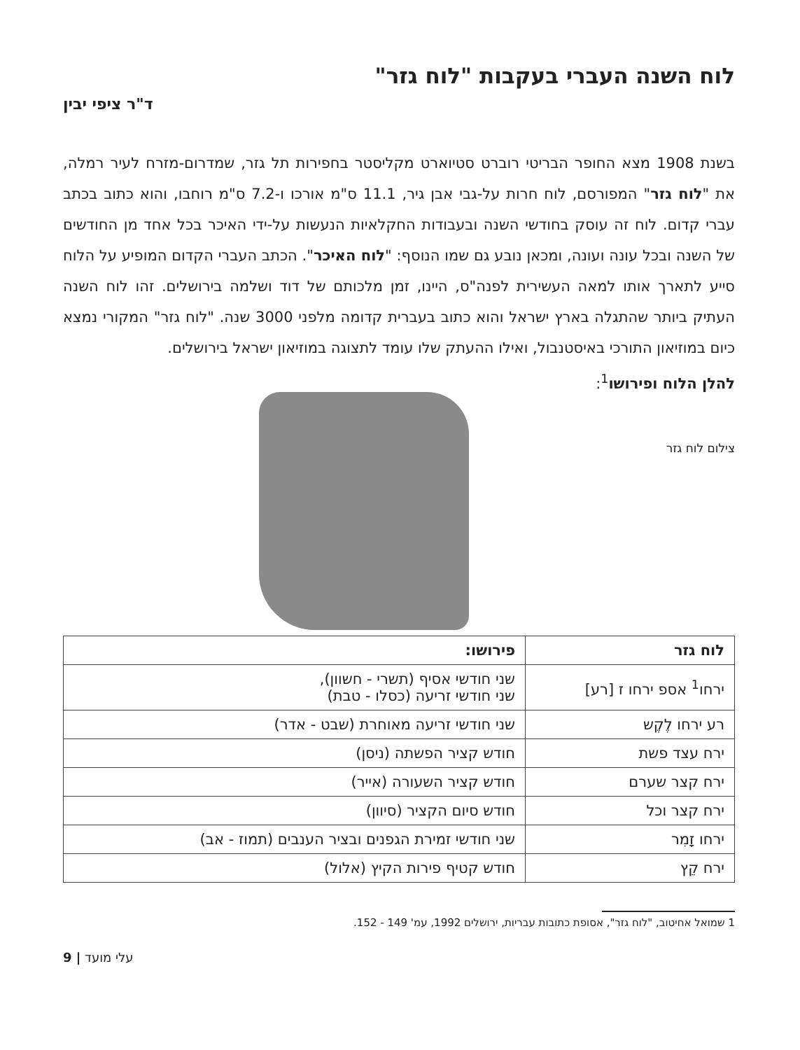לוח השנה העברי בעקבות "לוח גזר"
ד"ר ציפי יבין
בשנת 1908 מצא החופר הבריטי רוברט סטיוארט מקליסטר בחפירות תל גזר, שמדרום-מזרח לעיר רמלה, את "לוח גזר" המפורסם, לוח חרות על-גבי אבן גיר, 11.1 ס"מ אורכו ו-7.2 ס"מ רוחבו, והוא כתוב בכתב עברי קדום. לוח זה עוסק בחודשי השנה ובעבודות החקלאיות הנעשות על-ידי האיכר בכל אחד מן החודשים של השנה ובכל עונה ועונה, ומכאן נובע גם שמו הנוסף: "לוח האיכר". הכתב העברי הקדום המופיע על הלוח סייע לתארך אותו למאה העשירית לפנה"ס, היינו, זמן מלכותם של דוד ושלמה בירושלים. זהו לוח השנה העתיק ביותר שהתגלה בארץ ישראל והוא כתוב בעברית קדומה מלפני 3000 שנה. "לוח גזר" המקורי נמצא כיום במוזיאון התורכי באיסטנבול, ואילו ההעתק שלו עומד לתצוגה במוזיאון ישראל בירושלים.
להלן הלוח ופירושו<sup>1</sup>:
צילום לוח גזר
| לוח גזר | פירושו: |
| --- | --- |
| ירחו<sup>1</sup> אספ ירחו ז [רע] | שני חודשי אסיף (תשרי - חשוון), שני חודשי זריעה (כסלו - טבת) |
| רע ירחו לֶקֶש | שני חודשי זריעה מאוחרת (שבט - אדר) |
| ירח עצד פשת | חודש קציר הפשתה (ניסן) |
| ירח קצר שערם | חודש קציר השעורה (אייר) |
| ירח קצר וכל | חודש סיום הקציר (סיוון) |
| ירחו זָמִר | שני חודשי זמירת הגפנים ובציר הענבים (תמוז - אב) |
| ירח קֵץ | חודש קטיף פירות הקיץ (אלול) |
1 שמואל אחיטוב, "לוח גזר", אסופת כתובות עבריות, ירושלים 1992, עמ' 149 - 152.
9 | עלי מועד